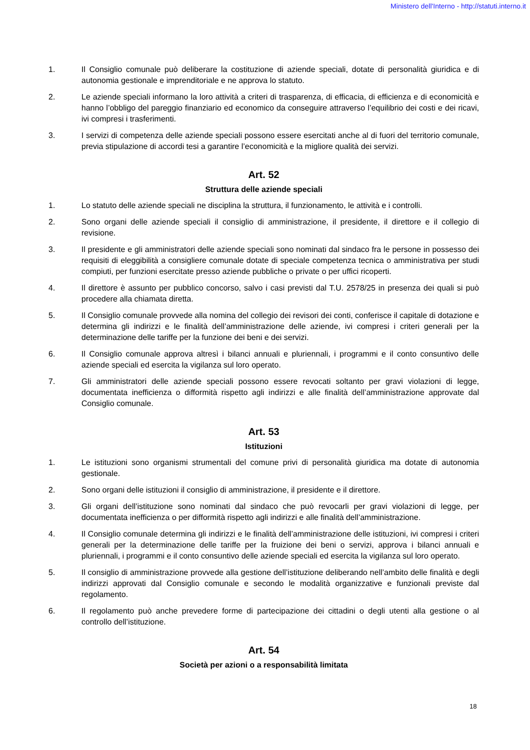Ministero dell'Interno - http://statuti.interno.it
1. Il Consiglio comunale può deliberare la costituzione di aziende speciali, dotate di personalità giuridica e di autonomia gestionale e imprenditoriale e ne approva lo statuto.
2. Le aziende speciali informano la loro attività a criteri di trasparenza, di efficacia, di efficienza e di economicità e hanno l’obbligo del pareggio finanziario ed economico da conseguire attraverso l’equilibrio dei costi e dei ricavi, ivi compresi i trasferimenti.
3. I servizi di competenza delle aziende speciali possono essere esercitati anche al di fuori del territorio comunale, previa stipulazione di accordi tesi a garantire l’economicità e la migliore qualità dei servizi.
Art. 52
Struttura delle aziende speciali
1. Lo statuto delle aziende speciali ne disciplina la struttura, il funzionamento, le attività e i controlli.
2. Sono organi delle aziende speciali il consiglio di amministrazione, il presidente, il direttore e il collegio di revisione.
3. Il presidente e gli amministratori delle aziende speciali sono nominati dal sindaco fra le persone in possesso dei requisiti di eleggibilità a consigliere comunale dotate di speciale competenza tecnica o amministrativa per studi compiuti, per funzioni esercitate presso aziende pubbliche o private o per uffici ricoperti.
4. Il direttore è assunto per pubblico concorso, salvo i casi previsti dal T.U. 2578/25 in presenza dei quali si può procedere alla chiamata diretta.
5. Il Consiglio comunale provvede alla nomina del collegio dei revisori dei conti, conferisce il capitale di dotazione e determina gli indirizzi e le finalità dell’amministrazione delle aziende, ivi compresi i criteri generali per la determinazione delle tariffe per la funzione dei beni e dei servizi.
6. Il Consiglio comunale approva altresì i bilanci annuali e pluriennali, i programmi e il conto consuntivo delle aziende speciali ed esercita la vigilanza sul loro operato.
7. Gli amministratori delle aziende speciali possono essere revocati soltanto per gravi violazioni di legge, documentata inefficienza o difformità rispetto agli indirizzi e alle finalità dell’amministrazione approvate dal Consiglio comunale.
Art. 53
Istituzioni
1. Le istituzioni sono organismi strumentali del comune privi di personalità giuridica ma dotate di autonomia gestionale.
2. Sono organi delle istituzioni il consiglio di amministrazione, il presidente e il direttore.
3. Gli organi dell’istituzione sono nominati dal sindaco che può revocarli per gravi violazioni di legge, per documentata inefficienza o per difformità rispetto agli indirizzi e alle finalità dell’amministrazione.
4. Il Consiglio comunale determina gli indirizzi e le finalità dell’amministrazione delle istituzioni, ivi compresi i criteri generali per la determinazione delle tariffe per la fruizione dei beni o servizi, approva i bilanci annuali e pluriennali, i programmi e il conto consuntivo delle aziende speciali ed esercita la vigilanza sul loro operato.
5. Il consiglio di amministrazione provvede alla gestione dell’istituzione deliberando nell’ambito delle finalità e degli indirizzi approvati dal Consiglio comunale e secondo le modalità organizzative e funzionali previste dal regolamento.
6. Il regolamento può anche prevedere forme di partecipazione dei cittadini o degli utenti alla gestione o al controllo dell’istituzione.
Art. 54
Società per azioni o a responsabilità limitata
18